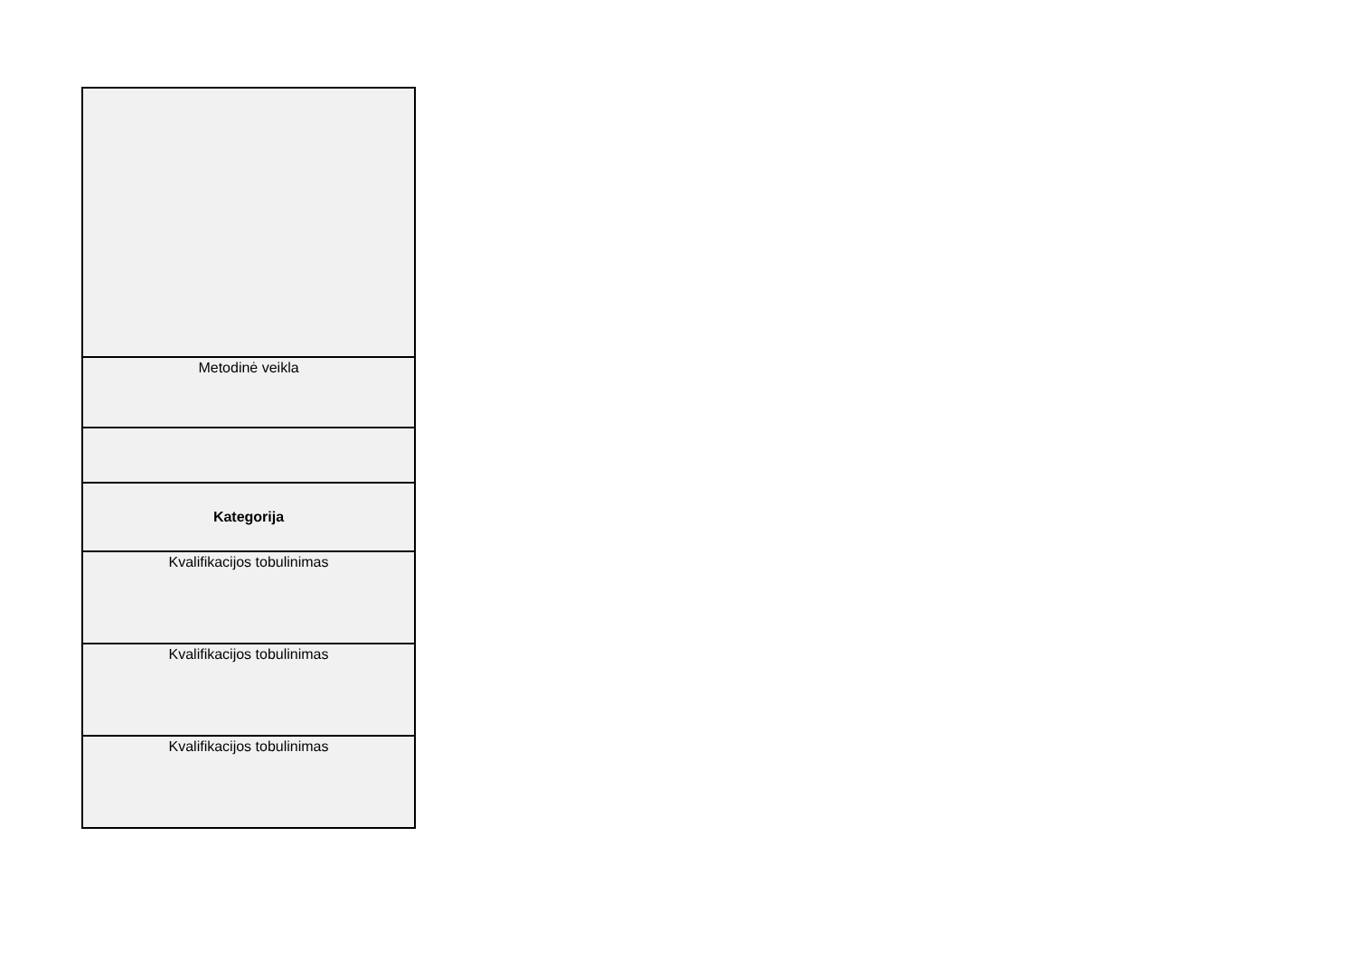| Metodinė veikla |
| Kategorija |
| Kvalifikacijos tobulinimas |
| Kvalifikacijos tobulinimas |
| Kvalifikacijos tobulinimas |